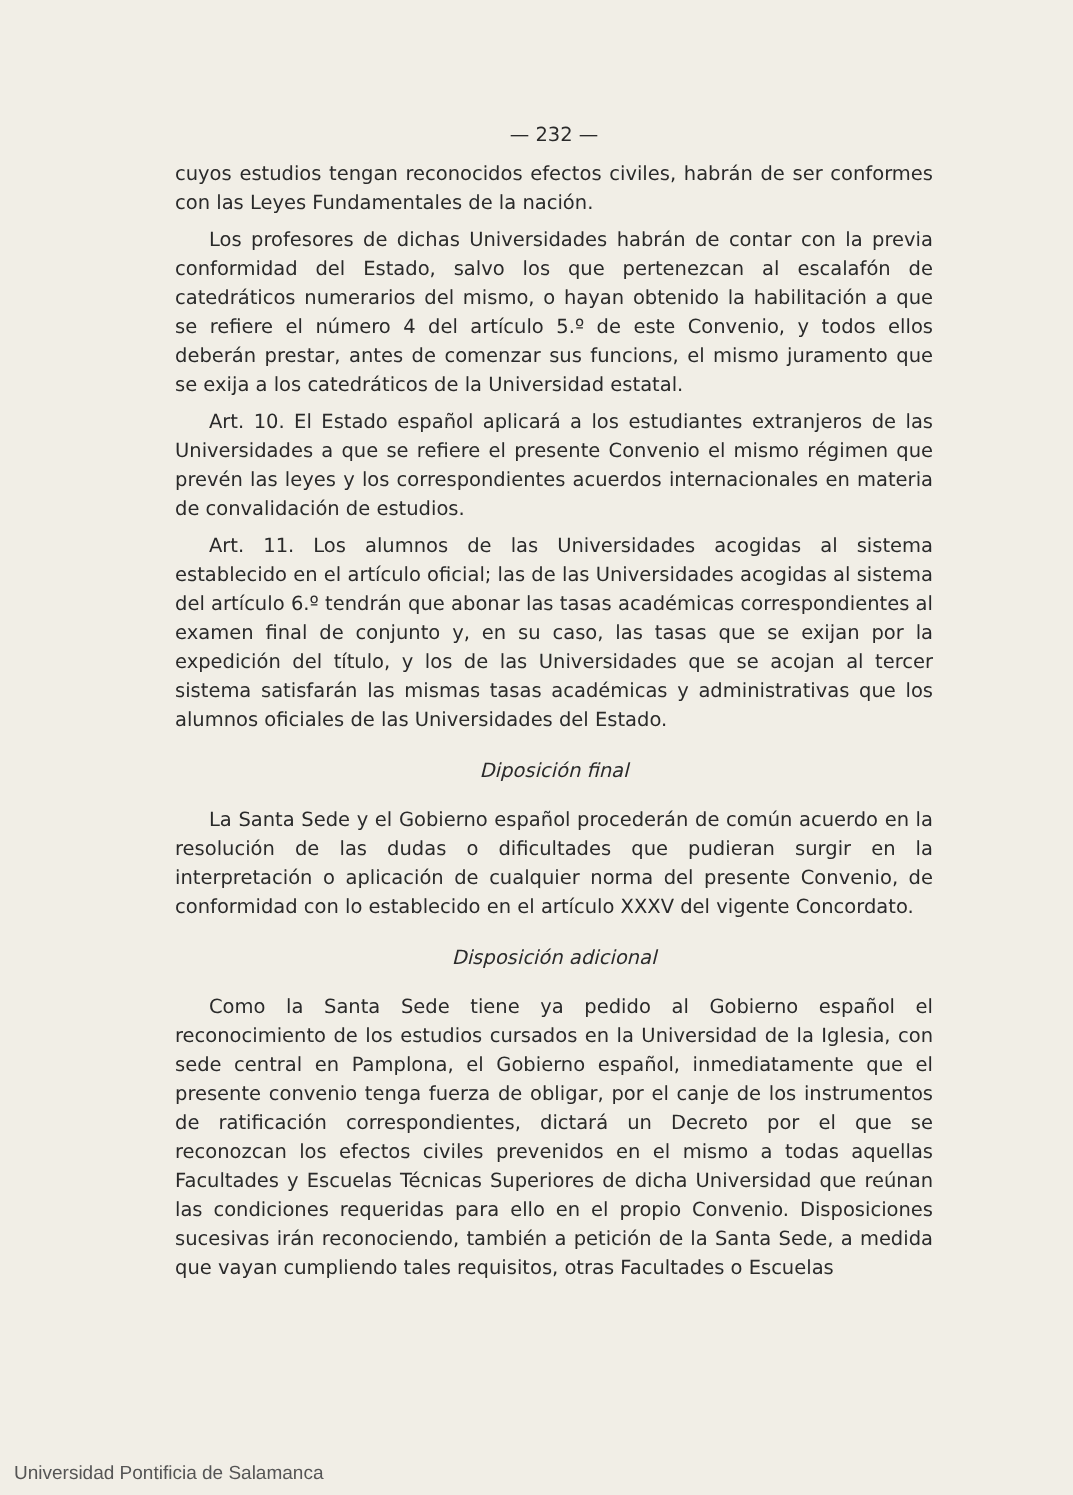— 232 —
cuyos estudios tengan reconocidos efectos civiles, habrán de ser conformes con las Leyes Fundamentales de la nación.
Los profesores de dichas Universidades habrán de contar con la previa conformidad del Estado, salvo los que pertenezcan al escalafón de catedráticos numerarios del mismo, o hayan obtenido la habilitación a que se refiere el número 4 del artículo 5.º de este Convenio, y todos ellos deberán prestar, antes de comenzar sus funcions, el mismo juramento que se exija a los catedráticos de la Universidad estatal.
Art. 10. El Estado español aplicará a los estudiantes extranjeros de las Universidades a que se refiere el presente Convenio el mismo régimen que prevén las leyes y los correspondientes acuerdos internacionales en materia de convalidación de estudios.
Art. 11. Los alumnos de las Universidades acogidas al sistema establecido en el artículo oficial; las de las Universidades acogidas al sistema del artículo 6.º tendrán que abonar las tasas académicas correspondientes al examen final de conjunto y, en su caso, las tasas que se exijan por la expedición del título, y los de las Universidades que se acojan al tercer sistema satisfarán las mismas tasas académicas y administrativas que los alumnos oficiales de las Universidades del Estado.
Diposición final
La Santa Sede y el Gobierno español procederán de común acuerdo en la resolución de las dudas o dificultades que pudieran surgir en la interpretación o aplicación de cualquier norma del presente Convenio, de conformidad con lo establecido en el artículo XXXV del vigente Concordato.
Disposición adicional
Como la Santa Sede tiene ya pedido al Gobierno español el reconocimiento de los estudios cursados en la Universidad de la Iglesia, con sede central en Pamplona, el Gobierno español, inmediatamente que el presente convenio tenga fuerza de obligar, por el canje de los instrumentos de ratificación correspondientes, dictará un Decreto por el que se reconozcan los efectos civiles prevenidos en el mismo a todas aquellas Facultades y Escuelas Técnicas Superiores de dicha Universidad que reúnan las condiciones requeridas para ello en el propio Convenio. Disposiciones sucesivas irán reconociendo, también a petición de la Santa Sede, a medida que vayan cumpliendo tales requisitos, otras Facultades o Escuelas
Universidad Pontificia de Salamanca